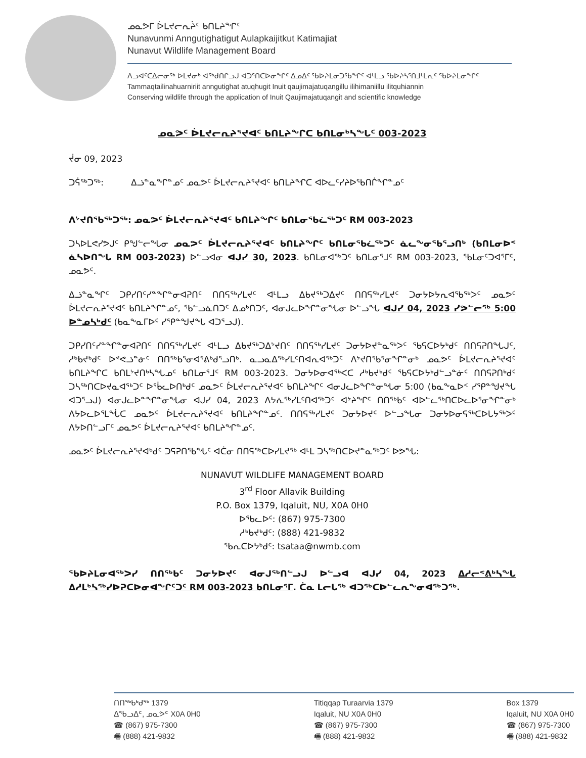ᓄᓇᕗᒥ ᐆᒪᔪᓕᕆᔩᑦ ᑲᑎᒪᔨᖏᑦ
Nunavunmi Anngutighatigut Aulapkaijitkut Katimajiat
Nunavut Wildlife Management Board
ᐱᓗᐊᑦᑕᐃᓕᓂᖅ ᐆᒪᔪᓂᒃ ᐊᖅᑯᑎᒋᓗᒍ ᐊᑐᕐᑎᑕᐅᓂᖏᑦ ᐃᓄᐃᑦ ᖃᐅᔨᒪᓂᑐᖃᖏᑦ ᐊᒻᒪᓗ ᖃᐅᔨᓴᕐᑎᒧᒻᒪᕆᑦ ᖃᐅᔨᒪᓂᖏᑦ
Tammaqtailinahuarniriit anngutighat atuqhugit Inuit qaujimajatuqangillu ilihimaniillu ilitquhiannin
Conserving wildlife through the application of Inuit Qaujimajatuqangit and scientific knowledge
ᓄᓇᕗᑦ ᐆᒪᔪᓕᕆᔨᕐᔪᐊᑦ ᑲᑎᒪᔨᖏᑕ ᑲᑎᒪᓂᒃᓴᖓᑦ 003-2023
ᔫᓂ 09, 2023
ᑐᕌᖅᑐᖅ: ᐃᓘᓐᓇᖏᓐᓄᑦ ᓄᓇᕗᑦ ᐆᒪᔪᓕᕆᔨᕐᔪᐊᑦ ᑲᑎᒪᔨᖏᑕ ᐊᐅᓚᑦᓯᔨᐅᖃᑎᒌᖏᓐᓄᑦ
ᐱᔾᔪᑎᖃᖅᑐᖅ: ᓄᓇᕗᑦ ᐆᒪᔪᓕᕆᔨᕐᔪᐊᑦ ᑲᑎᒪᔨᖏᑦ ᑲᑎᒪᓂᖃᓛᖅᑐᑦ RM 003-2023
ᑐᓴᐅᒪᕙᓯᕗᒍᑦ ᑭᖑᓪᓕᖓᓂ ᓄᓇᕗᑦ ᐆᒪᔪᓕᕆᔨᕐᔪᐊᑦ ᑲᑎᒪᔨᖏᑦ ᑲᑎᒪᓂᖃᓛᖅᑐᑦ ᓈᓚᖕᓂᖃᕐᓗᑎᒃ (ᑲᑎᒪᓂᐅᑉ ᓈᓴᐅᑎᖓ RM 003-2023) ᐅᓪᓗᐊᓂ ᐊᒍᓯ 30, 2023. ᑲᑎᒪᓂᐊᖅᑐᑦ ᑲᑎᒪᓂᕐᒧᑦ RM 003-2023, ᖃᒪᓂᑦᑐᐊᕐᒥᑦ, ᓄᓇᕗᑦ.
ᐃᓘᓐᓇᖏᑦ ᑐᑭᓯᑎᑦᓯᓐᖏᓐᓂᐊᕈᑎᑦ ᑎᑎᕋᖅᓯᒪᔪᑦ ᐊᒻᒪᓗ ᐃᑲᔪᖅᑐᐃᔪᑦ ᑎᑎᕋᖅᓯᒪᔪᑦ ᑐᓂᔭᐅᔭᕆᐊᖃᖅᐳᑦ ᓄᓇᕗᑦ ᐆᒪᔪᓕᕆᔨᕐᔪᐊᑦ ᑲᑎᒪᔨᖏᓐᓄᑦ, ᖃᓪᓗᓈᑎᑐᑦ ᐃᓄᒃᑎᑐᑦ, ᐊᓂᒍᓚᐅᖏᓐᓂᖓᓂ ᐅᓪᓗᖓ ᐊᒍᓯ 04, 2023 ᓯᕗᓪᓕᖅ 5:00 ᐅᓐᓄᓴᒃᑯᑦ (ᑲᓇᖕᓇᒥᐅᑦ ᓯᕿᓐᖑᔪᖓ ᐊᑐᕐᓗᒍ).
ᑐᑭᓯᑎᑦᓯᓐᖏᓐᓂᐊᕈᑎᑦ ᑎᑎᕋᖅᓯᒪᔪᑦ ᐊᒻᒪᓗ ᐃᑲᔪᖅᑐᐃᔾᔪᑎᑦ ᑎᑎᕋᖅᓯᒪᔪᑦ ᑐᓂᔭᐅᔪᓐᓇᖅᐳᑦ ᖃᕋᑕᐅᔭᒃᑯᑦ ᑎᑎᕋᕈᑎᖓᒍᑦ, ᓱᒃᑲᔪᒃᑯᑦ ᐅᕝᕙᓘᓐᓃᑦ ᑎᑎᖅᑲᕐᓂᐊᕐᕕᒃᑯᕐᓗᑎᒃ. ᓇᓗᓇᐃᖅᓯᒪᑦᑎᐊᕆᐊᖅᑐᑦ ᐱᔾᔪᑎᖃᕐᓂᖏᓐᓂᒃ ᓄᓇᕗᑦ ᐆᒪᔪᓕᕆᔨᕐᔪᐊᑦ ᑲᑎᒪᔨᖏᑕ ᑲᑎᒪᔾᔪᑎᒃᓴᖓᓄᑦ ᑲᑎᒪᓂᕐᒧᑦ RM 003-2023. ᑐᓂᔭᐅᓂᐊᖅᐸᑕ ᓱᒃᑲᔪᒃᑯᑦ ᖃᕋᑕᐅᔭᒃᑯᓪᓗᓐᓃᑦ ᑎᑎᕋᕈᑎᒃᑯᑦ ᑐᓴᖅᑎᑕᐅᔪᓇᐊᖅᑐᑦ ᐅᖄᓚᐅᑎᒃᑯᑦ ᓄᓇᕗᑦ ᐆᒪᔪᓕᕆᔨᕐᔪᐊᑦ ᑲᑎᒪᔨᖏᑦ ᐊᓂᒍᓚᐅᖏᓐᓂᖓᓂ 5:00 (ᑲᓇᖕᓇᐅᑉ ᓯᕿᓐᖑᔪᖓ ᐊᑐᕐᓗᒍ) ᐊᓂᒍᓚᐅᓐᖏᓐᓂᖓᓂ ᐊᒍᓯ 04, 2023 ᐱᔭᕇᖅᓯᒪᑦᑎᐊᖅᑐᑦ ᐊᔾᔨᖏᑦ ᑎᑎᖅᑲᑦ ᐊᐅᓪᓚᖅᑎᑕᐅᓚᐅᕐᓂᖏᓐᓂᒃ ᐱᔭᐅᓚᐅᕐᒪᖔᑕ ᓄᓇᕗᑦ ᐆᒪᔪᓕᕆᔨᕐᔪᐊᑦ ᑲᑎᒪᔨᖏᓐᓄᑦ. ᑎᑎᕋᖅᓯᒪᔪᑦ ᑐᓂᔭᐅᔪᑦ ᐅᓪᓗᖓᓂ ᑐᓂᔭᐅᓂᕋᖅᑕᐅᒐᔭᖅᐳᑦ ᐱᔭᐅᑎᓪᓗᒥᑦ ᓄᓇᕗᑦ ᐆᒪᔪᓕᕆᔨᕐᔪᐊᑦ ᑲᑎᒪᔨᖏᓐᓄᑦ.
ᓄᓇᕗᑦ ᐆᒪᔪᓕᕆᔨᕐᔪᐊᒃᑯᑦ ᑐᕋᕈᑎᖃᖓᑦ ᐊᑖᓂ ᑎᑎᕋᖅᑕᐅᓯᒪᔪᖅ ᐊᒻᒪ ᑐᓴᖅᑎᑕᐅᔪᓐᓇᖅᑐᑦ ᐅᕗᖓ:
NUNAVUT WILDLIFE MANAGEMENT BOARD
3<sup>rd</sup> Floor Allavik Building
P.O. Box 1379, Iqaluit, NU, X0A 0H0
ᐅᖃᓚᐅᑦ: (867) 975-7300
ᓱᒃᑲᔪᒃᑯᑦ: (888) 421-9832
ᖃᕆᑕᐅᔭᒃᑯᑦ: tsataa@nwmb.com
ᖃᐅᔨᒪᓂᐊᖅᐳᓯ ᑎᑎᖅᑲᑦ ᑐᓂᔭᐅᔪᑦ ᐊᓂᒍᖅᑎᓪᓗᒍ ᐅᓪᓗᐊ ᐊᒍᓯ 04, 2023 ᐃᓱᓕᕝᕕᒃᓴᖓ ᐃᓱᒪᒃᓴᖅᓯᐅᕈᑕᐅᓂᐊᖏᑦᑐᑦ RM 003-2023 ᑲᑎᒪᓂᕐᒥ. ᑖᓇ ᒪᓕᒐᖅ ᐊᑐᖅᑕᐅᓪᓚᕆᖕᓂᐊᖅᑐᖅ.
ᑎᑎᖅᑲᒃᑯᖅ 1379
ᐃᖃᓗᐃᑦ, ᓄᓇᕗᑦ X0A 0H0
☎ (867) 975-7300
🖷 (888) 421-9832
Titiqqap Turaarvia 1379
Iqaluit, NU X0A 0H0
☎ (867) 975-7300
🖷 (888) 421-9832
Box 1379
Iqaluit, NU X0A 0H0
☎ (867) 975-7300
🖷 (888) 421-9832